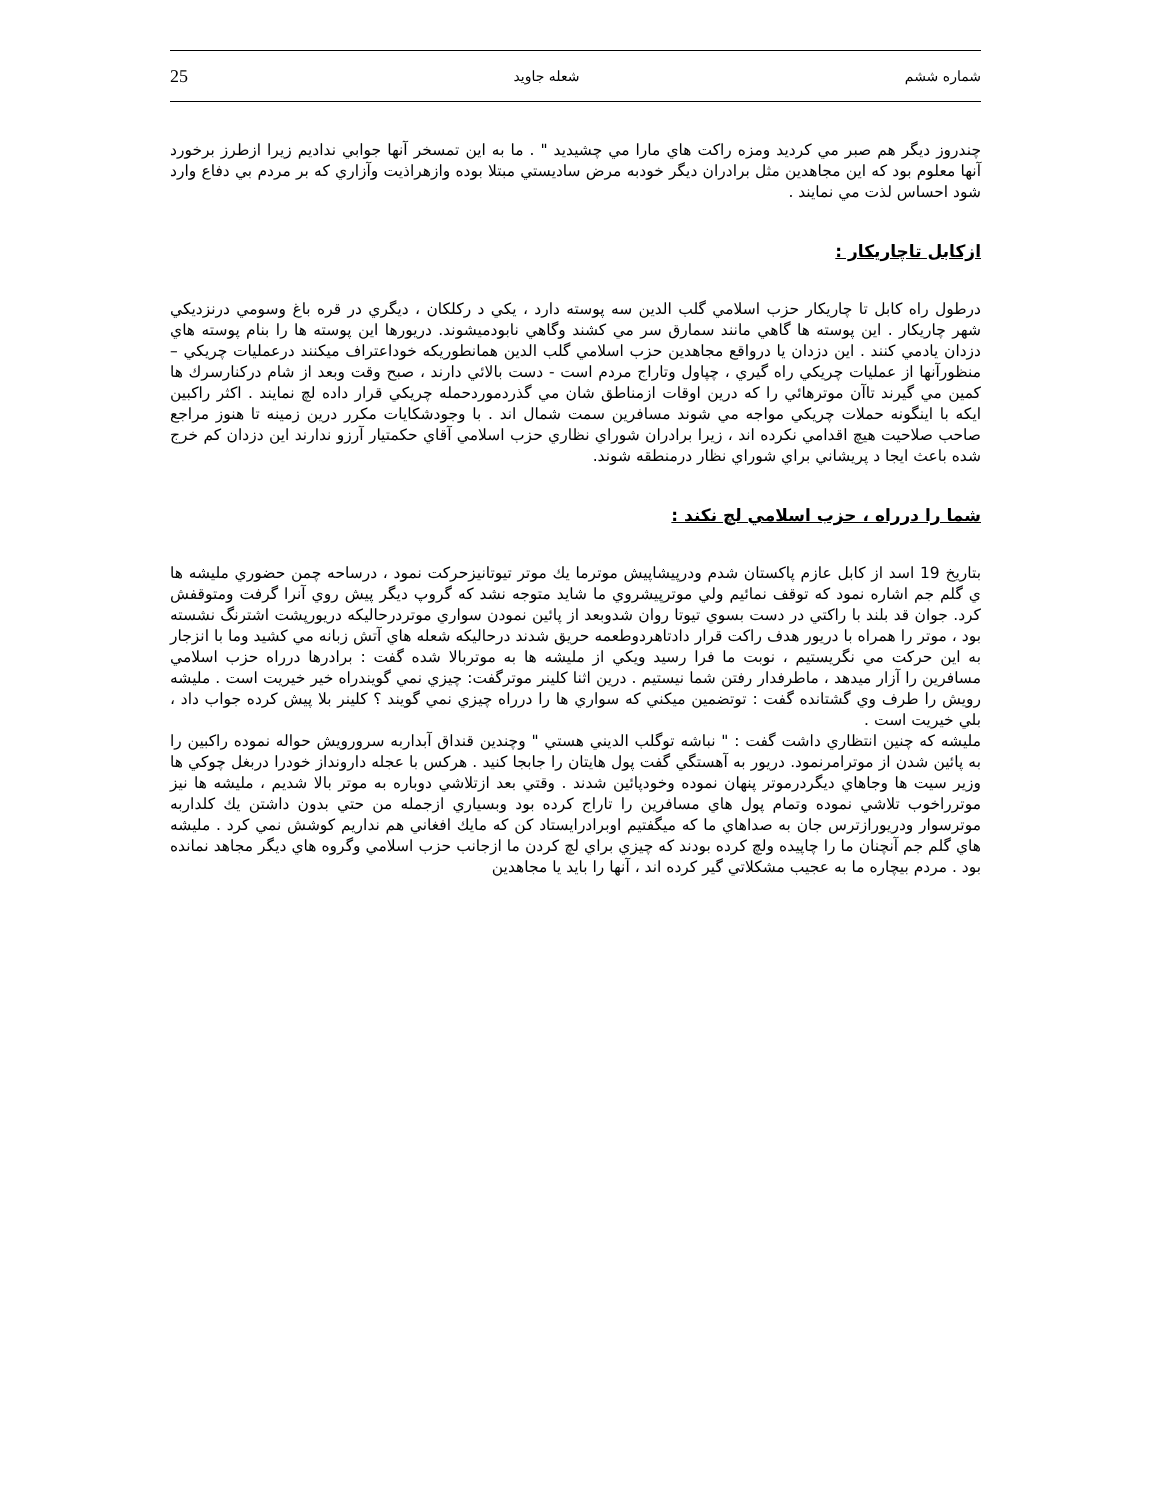شماره ششم شعله جاويد 25
چندروز ديگر هم صبر مي كرديد ومزه راكت هاي مارا مي چشيديد " . ما به اين تمسخر آنها جوابي نداديم زيرا ازطرز برخورد آنها معلوم بود كه اين مجاهدين مثل برادران ديگر خودبه مرض ساديستي مبتلا بوده وازهراذيت وآزاري كه بر مردم بي دفاع وارد شود احساس لذت مي نمايند .
ازكابل تاچاريكار :
درطول راه كابل تا چاريكار حزب اسلامي گلب الدين سه پوسته دارد ، يكي د ركلكان ، ديگري در قره باغ وسومي درنزديكي شهر چاريكار . اين پوسته ها گاهي مانند سمارق سر مي كشند وگاهي نابودميشوند. دريورها اين پوسته ها را بنام پوسته هاي دزدان يادمي كنند . اين دزدان يا درواقع مجاهدين حزب اسلامي گلب الدين همانطوريكه خوداعتراف ميكنند درعمليات چريكي – منظورآنها از عمليات چريكي راه گيري ، چپاول وتاراج مردم است - دست بالائي دارند ، صبح وقت وبعد از شام دركنارسرك ها كمين مي گيرند تاآن موترهائي را كه درين اوقات ازمناطق شان مي گذردموردحمله چريكي قرار داده لچ نمايند . اكثر راكبين ايكه با اينگونه حملات چريكي مواجه مي شوند مسافرين سمت شمال اند . با وجودشكايات مكرر درين زمينه تا هنوز مراجع صاحب صلاحيت هيچ اقدامي نكرده اند ، زيرا برادران شوراي نظاري حزب اسلامي آقاي حكمتيار آرزو ندارند اين دزدان كم خرج شده باعث ايجا د پريشاني براي شوراي نظار درمنطقه شوند.
شما را درراه ، حزب اسلامي لچ نكند :
بتاريخ 19 اسد از كابل عازم پاكستان شدم ودرپيشاپيش موترما يك موتر تيوتانيزحركت نمود ، درساحه چمن حضوري مليشه ها ي گلم جم اشاره نمود كه توقف نمائيم ولي موترپيشروي ما شايد متوجه نشد كه گروپ ديگر پيش روي آنرا گرفت ومتوقفش كرد. جوان قد بلند با راكتي در دست بسوي تيوتا روان شدوبعد از پائين نمودن سواري موتردرحاليكه دريورپشت اشترنگ نشسته بود ، موتر را همراه با دريور هدف راكت قرار دادتاهردوطعمه حريق شدند درحاليكه شعله هاي آتش زبانه مي كشيد وما با انزجار به اين حركت مي نگريستيم ، نوبت ما فرا رسيد ويكي از مليشه ها به موتربالا شده گفت : برادرها درراه حزب اسلامي مسافرين را آزار ميدهد ، ماطرفدار رفتن شما نيستيم . درين اثنا كلينر موترگفت: چيزي نمي گويندراه خير خيريت است . مليشه رويش را طرف وي گشتانده گفت : توتضمين ميكني كه سواري ها را درراه چيزي نمي گويند ؟ كلينر بلا پيش كرده جواب داد ، بلي خيريت است .
مليشه كه چنين انتظاري داشت گفت : " نباشه توگلب الديني هستي " وچندين قنداق آبداربه سرورويش حواله نموده راكبين را به پائين شدن از موترامرنمود. دريور به آهستگي گفت پول هايتان را جابجا كنيد . هركس با عجله دارونداز خودرا دربغل چوكي ها وزير سيت ها وجاهاي ديگردرموتر پنهان نموده وخودپائين شدند . وقتي بعد ازتلاشي دوباره به موتر بالا شديم ، مليشه ها نيز موترراخوب تلاشي نموده وتمام پول هاي مسافرين را تاراج كرده بود وبسياري ازجمله من حتي بدون داشتن يك كلداربه موترسوار ودريورازترس جان به صداهاي ما كه ميگفتيم اوبرادرايستاد كن كه مايك افغاني هم نداريم كوشش نمي كرد . مليشه هاي گلم جم آنچنان ما را چاپيده ولچ كرده بودند كه چيزي براي لچ كردن ما ازجانب حزب اسلامي وگروه هاي ديگر مجاهد نمانده بود . مردم بيچاره ما به عجيب مشكلاتي گير كرده اند ، آنها را بايد يا مجاهدين